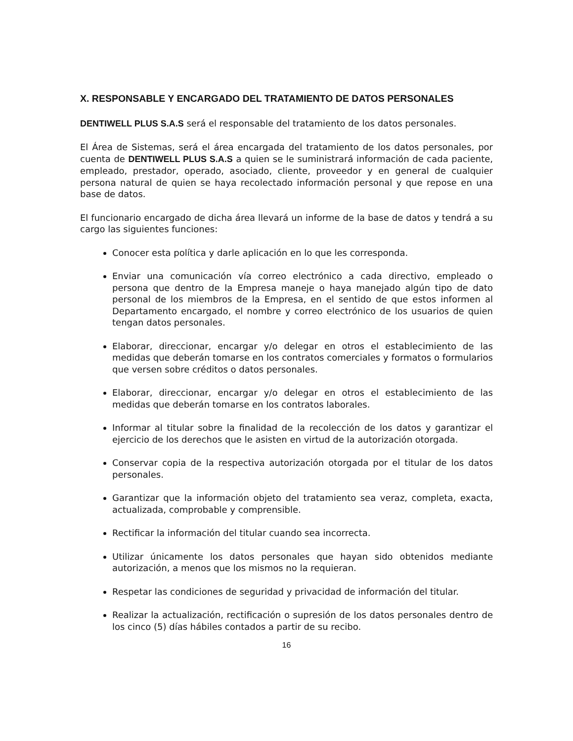X. RESPONSABLE Y ENCARGADO DEL TRATAMIENTO DE DATOS PERSONALES
DENTIWELL PLUS S.A.S será el responsable del tratamiento de los datos personales.
El Área de Sistemas, será el área encargada del tratamiento de los datos personales, por cuenta de DENTIWELL PLUS S.A.S a quien se le suministrará información de cada paciente, empleado, prestador, operado, asociado, cliente, proveedor y en general de cualquier persona natural de quien se haya recolectado información personal y que repose en una base de datos.
El funcionario encargado de dicha área llevará un informe de la base de datos y tendrá a su cargo las siguientes funciones:
Conocer esta política y darle aplicación en lo que les corresponda.
Enviar una comunicación vía correo electrónico a cada directivo, empleado o persona que dentro de la Empresa maneje o haya manejado algún tipo de dato personal de los miembros de la Empresa, en el sentido de que estos informen al Departamento encargado, el nombre y correo electrónico de los usuarios de quien tengan datos personales.
Elaborar, direccionar, encargar y/o delegar en otros el establecimiento de las medidas que deberán tomarse en los contratos comerciales y formatos o formularios que versen sobre créditos o datos personales.
Elaborar, direccionar, encargar y/o delegar en otros el establecimiento de las medidas que deberán tomarse en los contratos laborales.
Informar al titular sobre la finalidad de la recolección de los datos y garantizar el ejercicio de los derechos que le asisten en virtud de la autorización otorgada.
Conservar copia de la respectiva autorización otorgada por el titular de los datos personales.
Garantizar que la información objeto del tratamiento sea veraz, completa, exacta, actualizada, comprobable y comprensible.
Rectificar la información del titular cuando sea incorrecta.
Utilizar únicamente los datos personales que hayan sido obtenidos mediante autorización, a menos que los mismos no la requieran.
Respetar las condiciones de seguridad y privacidad de información del titular.
Realizar la actualización, rectificación o supresión de los datos personales dentro de los cinco (5) días hábiles contados a partir de su recibo.
16